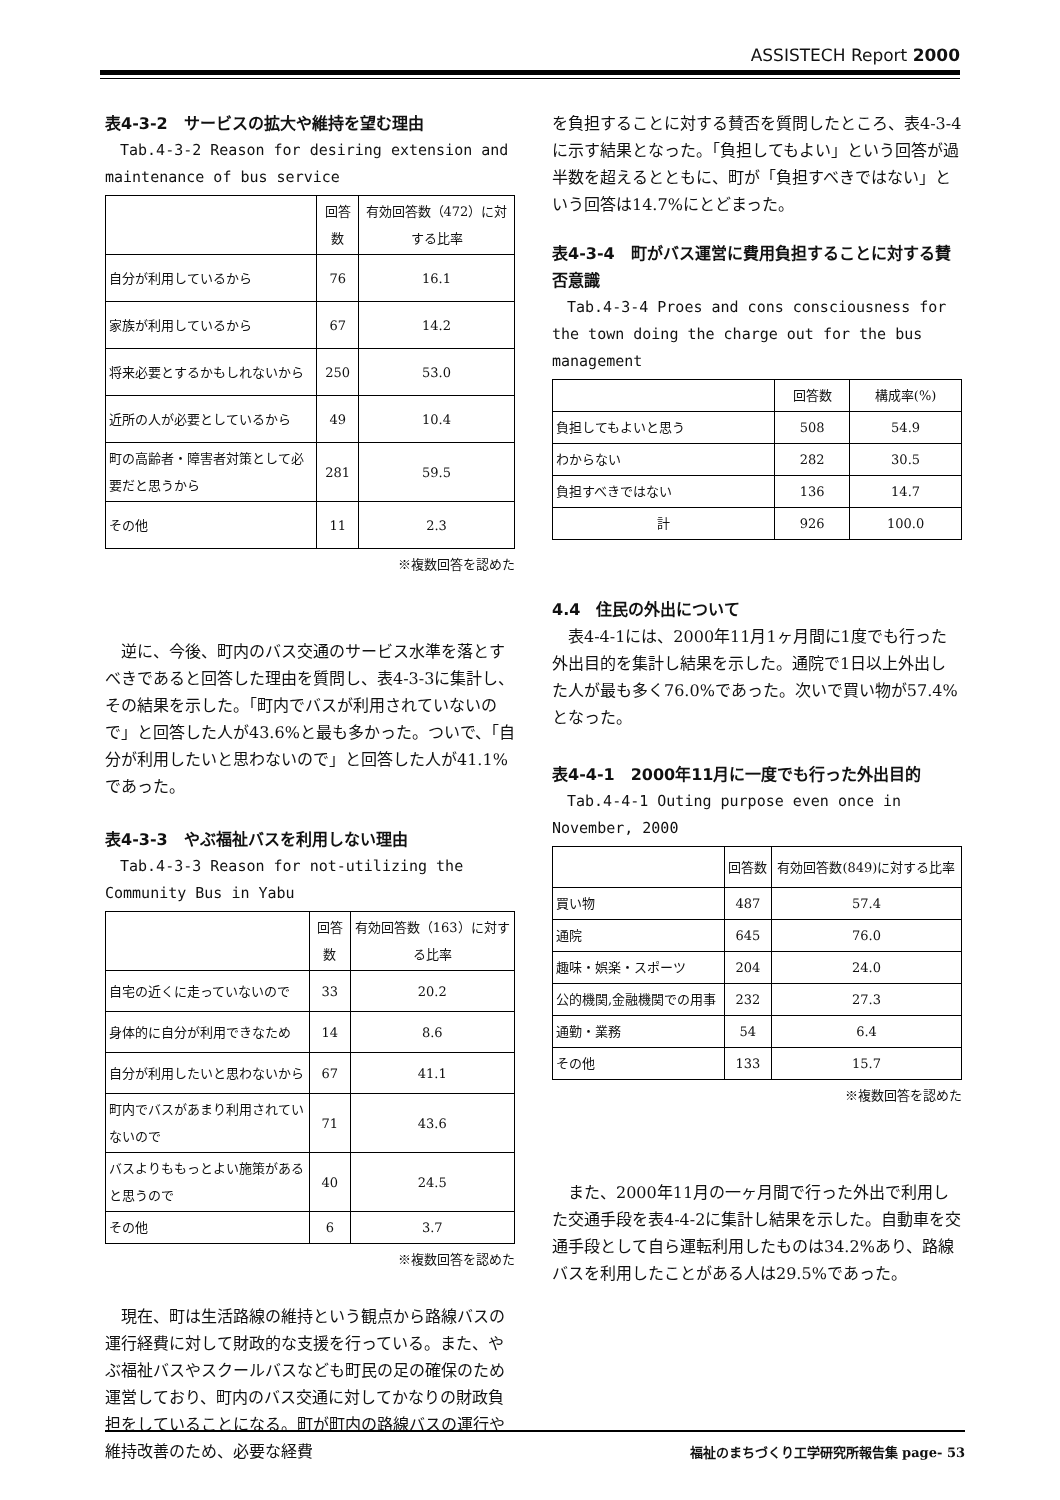ASSISTECH Report 2000
表4-3-2　サービスの拡大や維持を望む理由
Tab.4-3-2 Reason for desiring extension and maintenance of bus service
| | 回答数 | 有効回答数（472）に対する比率 |
| --- | --- | --- |
| 自分が利用しているから | 76 | 16.1 |
| 家族が利用しているから | 67 | 14.2 |
| 将来必要とするかもしれないから | 250 | 53.0 |
| 近所の人が必要としているから | 49 | 10.4 |
| 町の高齢者・障害者対策として必要だと思うから | 281 | 59.5 |
| その他 | 11 | 2.3 |
※複数回答を認めた
逆に、今後、町内のバス交通のサービス水準を落とすべきであると回答した理由を質問し、表4-3-3に集計し、その結果を示した。「町内でバスが利用されていないので」と回答した人が43.6%と最も多かった。ついで、「自分が利用したいと思わないので」と回答した人が41.1%であった。
表4-3-3　やぶ福祉バスを利用しない理由
Tab.4-3-3 Reason for not-utilizing the Community Bus in Yabu
| | 回答数 | 有効回答数（163）に対する比率 |
| --- | --- | --- |
| 自宅の近くに走っていないので | 33 | 20.2 |
| 身体的に自分が利用できなため | 14 | 8.6 |
| 自分が利用したいと思わないから | 67 | 41.1 |
| 町内でバスがあまり利用されていないので | 71 | 43.6 |
| バスよりももっとよい施策があると思うので | 40 | 24.5 |
| その他 | 6 | 3.7 |
※複数回答を認めた
現在、町は生活路線の維持という観点から路線バスの運行経費に対して財政的な支援を行っている。また、やぶ福祉バスやスクールバスなども町民の足の確保のため運営しており、町内のバス交通に対してかなりの財政負担をしていることになる。町が町内の路線バスの運行や維持改善のため、必要な経費
を負担することに対する賛否を質問したところ、表4-3-4に示す結果となった。「負担してもよい」という回答が過半数を超えるとともに、町が「負担すべきではない」という回答は14.7%にとどまった。
表4-3-4　町がバス運営に費用負担することに対する賛否意識
Tab.4-3-4 Proes and cons consciousness for the town doing the charge out for the bus management
| | 回答数 | 構成率(%) |
| --- | --- | --- |
| 負担してもよいと思う | 508 | 54.9 |
| わからない | 282 | 30.5 |
| 負担すべきではない | 136 | 14.7 |
| 計 | 926 | 100.0 |
4.4　住民の外出について
表4-4-1には、2000年11月1ヶ月間に1度でも行った外出目的を集計し結果を示した。通院で1日以上外出した人が最も多く76.0%であった。次いで買い物が57.4%となった。
表4-4-1　2000年11月に一度でも行った外出目的
Tab.4-4-1 Outing purpose even once in November, 2000
| | 回答数 | 有効回答数(849)に対する比率 |
| --- | --- | --- |
| 買い物 | 487 | 57.4 |
| 通院 | 645 | 76.0 |
| 趣味・娯楽・スポーツ | 204 | 24.0 |
| 公的機関,金融機関での用事 | 232 | 27.3 |
| 通勤・業務 | 54 | 6.4 |
| その他 | 133 | 15.7 |
※複数回答を認めた
また、2000年11月の一ヶ月間で行った外出で利用した交通手段を表4-4-2に集計し結果を示した。自動車を交通手段として自ら運転利用したものは34.2%あり、路線バスを利用したことがある人は29.5%であった。
福祉のまちづくり工学研究所報告集 page- 53